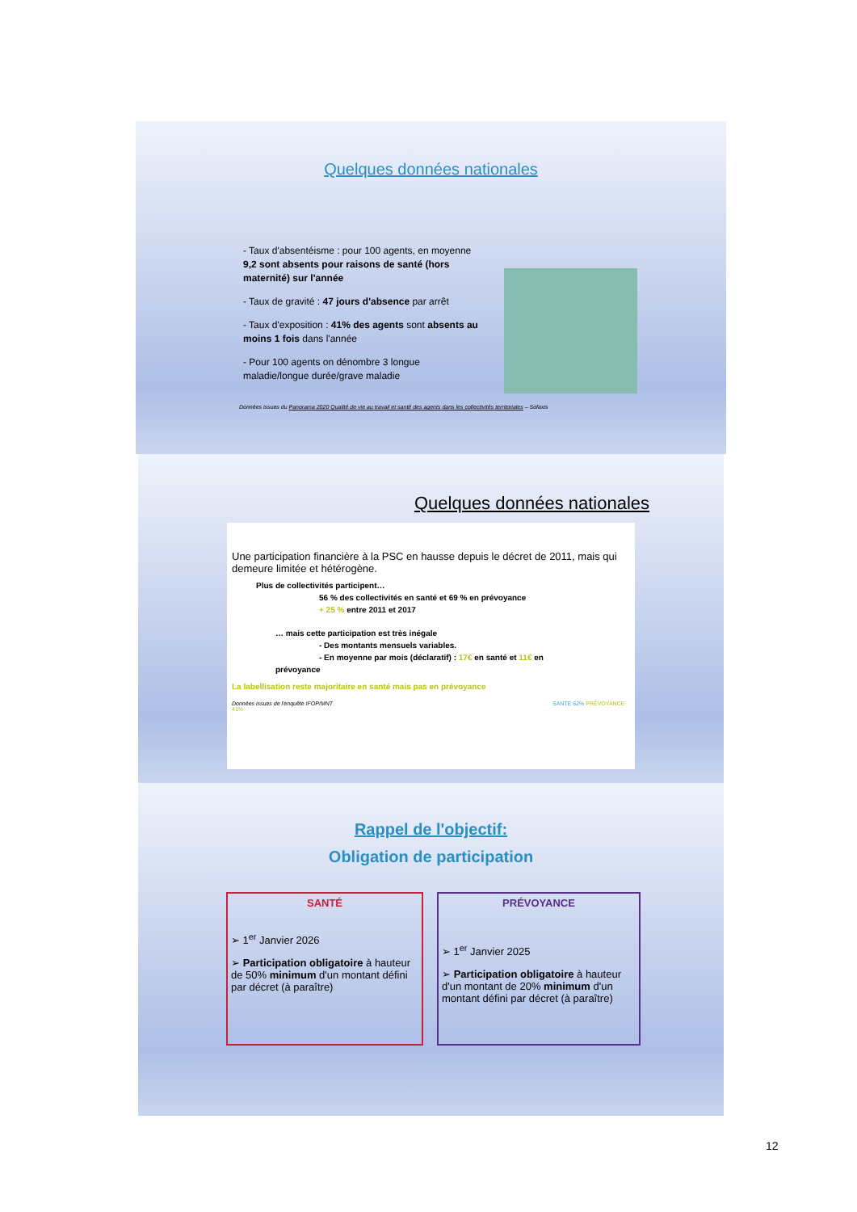Quelques données nationales
- Taux d'absentéisme : pour 100 agents, en moyenne 9,2 sont absents pour raisons de santé (hors maternité) sur l'année
- Taux de gravité : 47 jours d'absence par arrêt
- Taux d'exposition : 41% des agents sont absents au moins 1 fois dans l'année
- Pour 100 agents on dénombre 3 longue maladie/longue durée/grave maladie
Données issues du Panorama 2020 Qualité de vie au travail et santé des agents dans les collectivités territoriales – Sofaxis
Quelques données nationales
Une participation financière à la PSC en hausse depuis le décret de 2011, mais qui demeure limitée et hétérogène.
Plus de collectivités participent…
56 % des collectivités en santé et 69 % en prévoyance
+ 25 % entre 2011 et 2017
… mais cette participation est très inégale
- Des montants mensuels variables.
- En moyenne par mois (déclaratif) : 17€ en santé et 11€ en
prévoyance
La labellisation reste majoritaire en santé mais pas en prévoyance
Données issues de l'enquête IFOP/MNT SANTÉ 62% PRÉVOYANCE 41%
Rappel de l'objectif:
Obligation de participation
SANTÉ
➢ 1<sup>er</sup> Janvier 2026
➢ Participation obligatoire à hauteur de 50% minimum d'un montant défini par décret (à paraître)
PRÉVOYANCE
➢ 1<sup>er</sup> Janvier 2025
➢ Participation obligatoire à hauteur d'un montant de 20% minimum d'un montant défini par décret (à paraître)
12